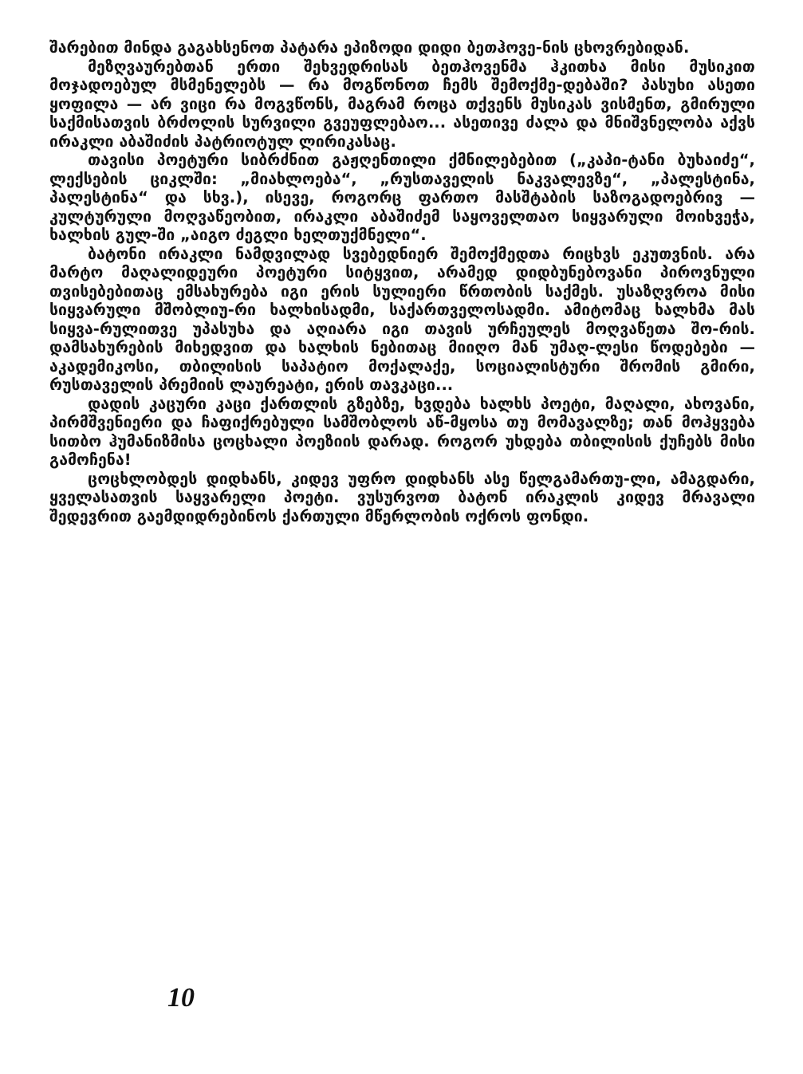შარებით მინდა გაგახსენოთ პატარა ეპიზოდი დიდი ბეთჰოვე-ნის ცხოვრებიდან.
მეზღვაურებთან ერთი შეხვედრისას ბეთჰოვენმა ჰკითხა მისი მუსიკით მოჯადოებულ მსმენელებს — რა მოგწონოთ ჩემს შემოქმე-დებაში? პასუხი ასეთი ყოფილა — არ ვიცი რა მოგვწონს, მაგრამ როცა თქვენს მუსიკას ვისმენთ, გმირული საქმისათვის ბრძოლის სურვილი გვეუფლებაო... ასეთივე ძალა და მნიშვნელობა აქვს ირაკლი აბაშიძის პატრიოტულ ლირიკასაც.
თავისი პოეტური სიბრძნით გაჟღენთილი ქმნილებებით („კაპი-ტანი ბუხაიძე“, ლექსების ციკლში: „მიახლოება“, „რუსთაველის ნაკვალევზე“, „პალესტინა, პალესტინა“ და სხვ.), ისევე, როგორც ფართო მასშტაბის საზოგადოებრივ — კულტურული მოღვაწეობით, ირაკლი აბაშიძემ საყოველთაო სიყვარული მოიხვეჭა, ხალხის გულ-ში „აიგო ძეგლი ხელთუქმნელი“.
ბატონი ირაკლი ნამდვილად სვებედნიერ შემოქმედთა რიცხვს ეკუთვნის. არა მარტო მაღალიდეური პოეტური სიტყვით, არამედ დიდბუნებოვანი პიროვნული თვისებებითაც ემსახურება იგი ერის სულიერი წრთობის საქმეს. უსაზღვროა მისი სიყვარული მშობლიუ-რი ხალხისადმი, საქართველოსადმი. ამიტომაც ხალხმა მას სიყვა-რულითვე უპასუხა და აღიარა იგი თავის ურჩეულეს მოღვაწეთა შო-რის. დამსახურების მიხედვით და ხალხის ნებითაც მიიღო მან უმაღ-ლესი წოდებები — აკადემიკოსი, თბილისის საპატიო მოქალაქე, სოციალისტური შრომის გმირი, რუსთაველის პრემიის ლაურეატი, ერის თავკაცი...
დადის კაცური კაცი ქართლის გზებზე, ხვდება ხალხს პოეტი, მაღალი, ახოვანი, პირმშვენიერი და ჩაფიქრებული სამშობლოს აწ-მყოსა თუ მომავალზე; თან მოჰყვება სითბო ჰუმანიზმისა ცოცხალი პოეზიის დარად. როგორ უხდება თბილისის ქუჩებს მისი გამოჩენა!
ცოცხლობდეს დიდხანს, კიდევ უფრო დიდხანს ასე წელგამართუ-ლი, ამაგდარი, ყველასათვის საყვარელი პოეტი. ვუსურვოთ ბატონ ირაკლის კიდევ მრავალი შედევრით გაემდიდრებინოს ქართული მწერლობის ოქროს ფონდი.
10